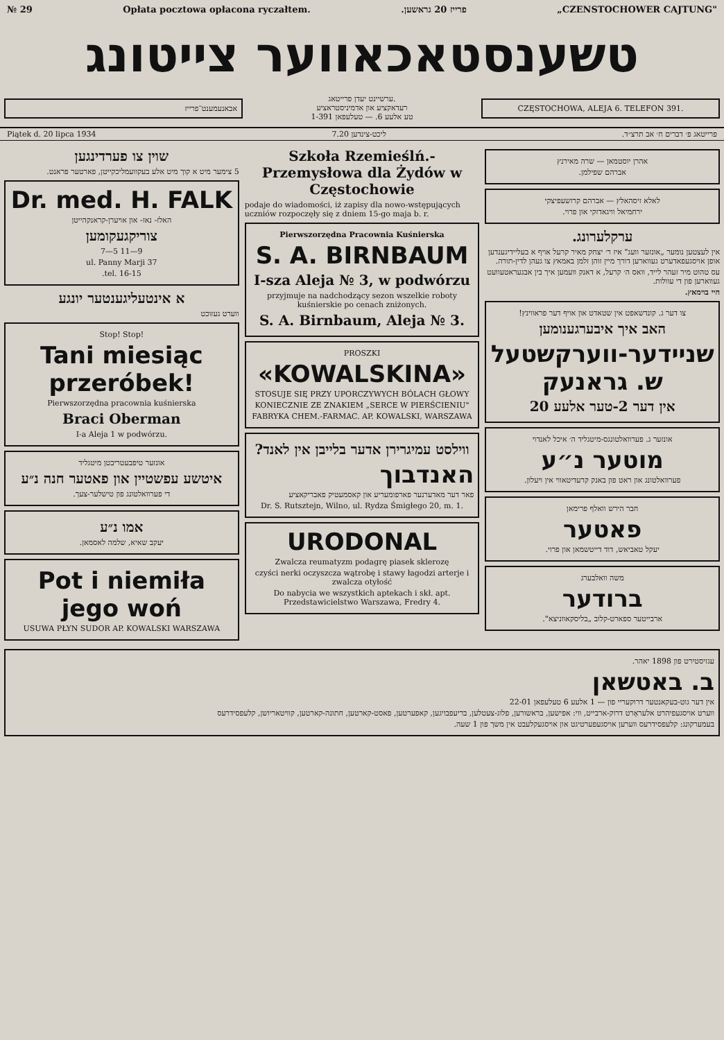№ 29 Opłata pocztowa opłacona ryczałtem. פרייז 20 גראשען. „CZENSTOCHOWER CAJTUNG"
טשענסטאכאווער צייטונג
אבאנעמענט־פרייז
ערשיינט יעדן פרייטאג.
רעדאקציע און אדמיניסטראציע
1-טע אלעע 6. — טעלעפאן 391
CZĘSTOCHOWA, ALEJA 6. TELEFON 391.
Piątek d. 20 lipca 1934 7.20 ליכט-צינדען פרייטאג פ׳ דברים ח׳ אב תרצ״ד.
שוין צו פערדינגען
5 צימער מיט א קוך מיט אלע בעקוועמליכקייטן, פארטער פראנט.
Dr. med. H. FALK
האלז- נאז- און אויערן-קראנקהייטן
צוריקגעקומען
9—11 5—7
ul. Panny Marji 37
tel. 16-15.
א אינטעליגענטער יונגע
ווערט געזוכט
Stop! Stop!
Tani miesiąc przeróbek!
Pierwszorzędna pracownia kuśnierska
Braci Oberman
I-a Aleja 1 w podwórzu.
אונזער טיפבעטריבטן מיטגליד
איטשע עפשטיין און פאטער חנה נ״ע
די פערוואלטונג פון טישלער-צעך.
אמו נ״ע
יעקב שאיא, שלמה לאסמאן.
Pot i niemiła jego woń
USUWA PŁYN SUDOR AP. KOWALSKI WARSZAWA
Szkoła Rzemieślń.-Przemysłowa dla Żydów w Częstochowie
podaje do wiadomości, iż zapisy dla nowo-wstępujących uczniów rozpoczęły się z dniem 15-go maja b. r.
Pierwszorzędna Pracownia Kuśnierska
S. A. BIRNBAUM
I-sza Aleja № 3, w podwórzu
przyjmuje na nadchodzący sezon wszelkie roboty kuśnierskie po cenach zniżonych.
S. A. Birnbaum, Aleja № 3.
PROSZKI
«KOWALSKINA»
STOSUJE SIĘ PRZY UPORCZYWYCH BÓLACH GŁOWY
KONIECZNIE ZE ZNAKIEM „SERCE W PIERŚCIENIU"
FABRYKA CHEM.-FARMAC. AP. KOWALSKI, WARSZAWA
ווילסט עמיגרירן אדער בלייבן אין לאנד?
האנדבוך
פאר דער מאדערנער פארפומעריע און קאסמעטיק פאבריקאציע
Dr. S. Rutsztejn, Wilno, ul. Rydza Śmigłego 20, m. 1.
URODONAL
Zwalcza reumatyzm podagrę piasek sklerozę
czyści nerki oczyszcza wątrobę i stawy łagodzi arterje i zwalcza otyłość
Do nabycia we wszystkich aptekach i skł. apt. Przedstawicielstwo Warszawa, Fredry 4.
אהרן יוסטמאן — שרה מאירנץ
אברהם שפילמן.
לאלא זיסהאלץ — אברהם קרושעפיצקי
ירחמיאל וויגאדזקי און פרוי.
ערקלערונג.
אין לעצטען נומער „אונזער וועג" איז ר׳ יצחק מאיר קרעל אויף א בעליידיגענדען אופן אויסגעפאדערט געווארען דורך מיין זוהן זלמן באמאץ צו געהן לדין-תורה.
עס טהוט מיר זעהר לייד, וואס ה׳ קרעל, א דאנק וועמען איך בין אבגעראטעוועט געווארען פון די עוולות.
חיי בוימאץ.
צו דער ג. קונדשאפט אין שטאדט און אויף דער פראווינץ!
האב איך איבערגענומען
שניידער-ווערקשטעל
ש. גראנעק
אין דער 2-טער אלעע 20
אונזער ג. פערוואלטונגס-מיטגליד ה׳ איכל לאנדוי
מוטער נ״ע
פערוואלטונג און ראט פון באנק קרעדיטאווי אין ויעלון.
חבר הירש וואלף פרימאן
פאטער
יעקל טאביאש, דוד דייטשמאן און פרוי.
משה וואלבערג
ברודער
ארבייטער ספארט-קלוב „בליסקאווניצא".
עגזיסטירט פון 1898 יאהר.
ב. באטשאן
אין דער גוט-בעקאנטער דרוקעריי פון — 1 אלעע 6 טעלעפאן 22-01
ווערט אויסגעפיהרט אלעראָרט דרוק-ארבייט, ווי: אפישען, בראשורען, פלוג-צעטלען, בריעפבויגען, קאפערטען, פאסט-קארטען, חתונה-קארטען, קוויטאריושן, קלעפסידרעס
בעמערקונג: קלעפסידרעס ווערען אויסגעפערטיגט און אויסגעקלעבט אין משך פון 1 שעה.